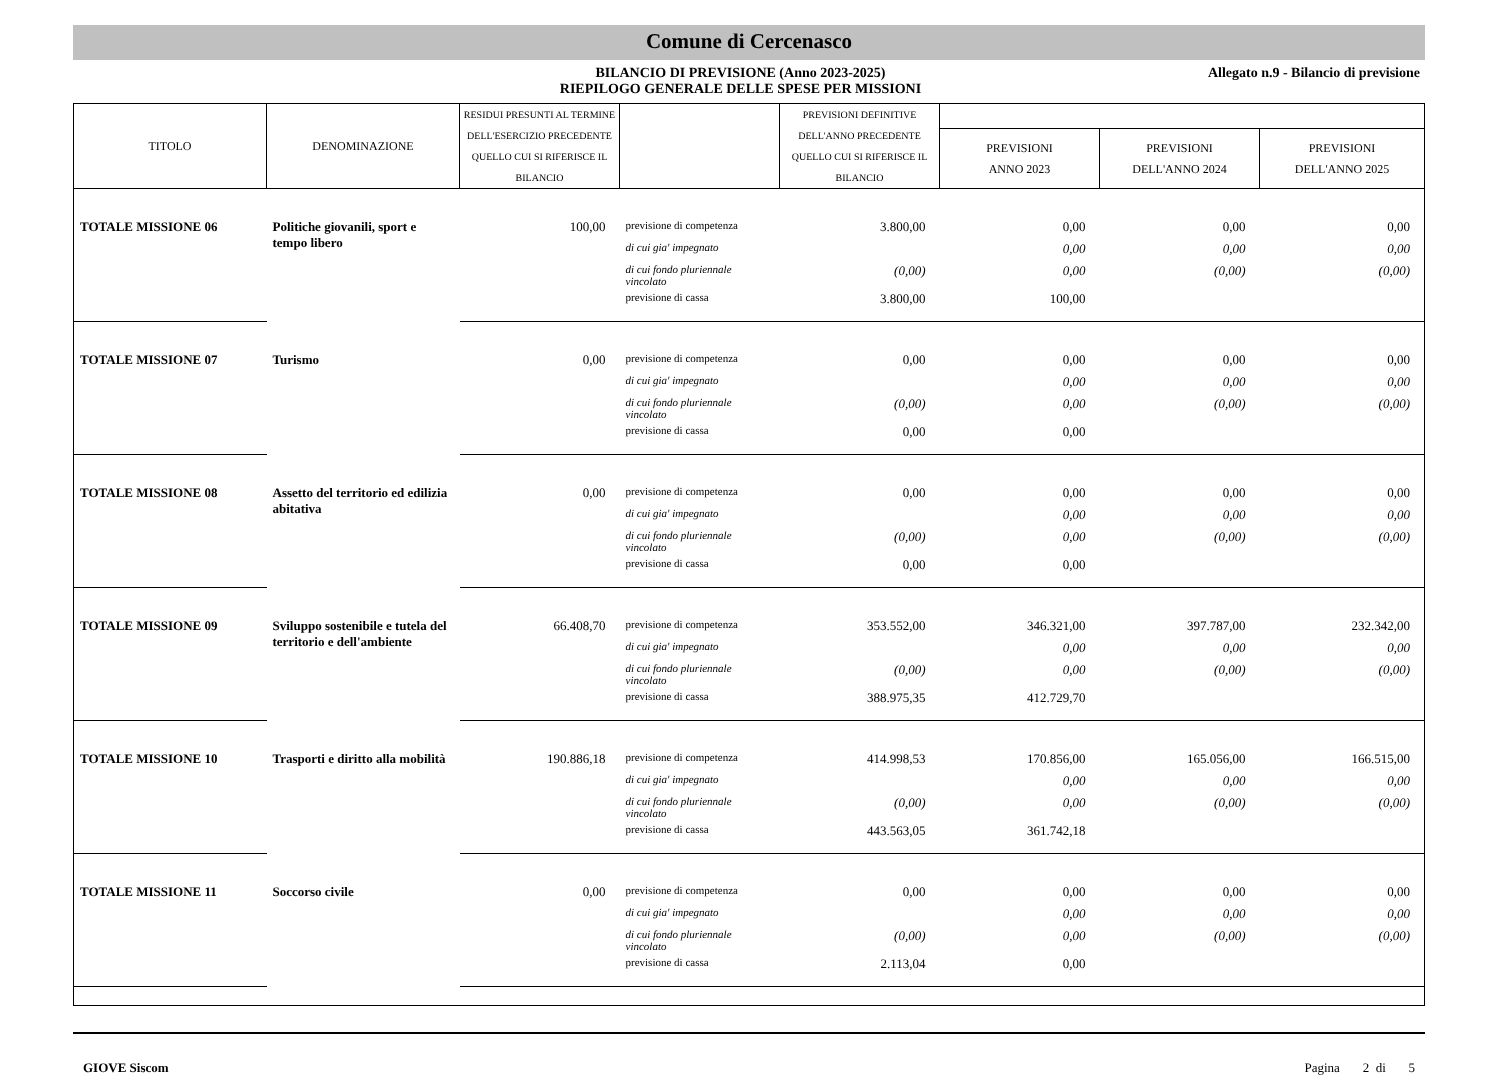Comune di Cercenasco
BILANCIO DI PREVISIONE (Anno 2023-2025)
RIEPILOGO GENERALE DELLE SPESE PER MISSIONI
Allegato n.9 - Bilancio di previsione
| TITOLO | DENOMINAZIONE | RESIDUI PRESUNTI AL TERMINE DELL'ESERCIZIO PRECEDENTE QUELLO CUI SI RIFERISCE IL BILANCIO | | PREVISIONI DEFINITIVE DELL'ANNO PRECEDENTE QUELLO CUI SI RIFERISCE IL BILANCIO | | | |
| --- | --- | --- | --- | --- | --- | --- | --- |
| | | | | | PREVISIONI ANNO 2023 | PREVISIONI DELL'ANNO 2024 | PREVISIONI DELL'ANNO 2025 |
| TOTALE MISSIONE 06 | Politiche giovanili, sport e tempo libero | 100,00 | previsione di competenza | 3.800,00 | 0,00 | 0,00 | 0,00 |
| | | | di cui gia' impegnato | | 0,00 | 0,00 | 0,00 |
| | | | di cui fondo pluriennale vincolato | (0,00) | 0,00 | (0,00) | (0,00) |
| | | | previsione di cassa | 3.800,00 | 100,00 | | |
| TOTALE MISSIONE 07 | Turismo | 0,00 | previsione di competenza | 0,00 | 0,00 | 0,00 | 0,00 |
| | | | di cui gia' impegnato | | 0,00 | 0,00 | 0,00 |
| | | | di cui fondo pluriennale vincolato | (0,00) | 0,00 | (0,00) | (0,00) |
| | | | previsione di cassa | 0,00 | 0,00 | | |
| TOTALE MISSIONE 08 | Assetto del territorio ed edilizia abitativa | 0,00 | previsione di competenza | 0,00 | 0,00 | 0,00 | 0,00 |
| | | | di cui gia' impegnato | | 0,00 | 0,00 | 0,00 |
| | | | di cui fondo pluriennale vincolato | (0,00) | 0,00 | (0,00) | (0,00) |
| | | | previsione di cassa | 0,00 | 0,00 | | |
| TOTALE MISSIONE 09 | Sviluppo sostenibile e tutela del territorio e dell'ambiente | 66.408,70 | previsione di competenza | 353.552,00 | 346.321,00 | 397.787,00 | 232.342,00 |
| | | | di cui gia' impegnato | | 0,00 | 0,00 | 0,00 |
| | | | di cui fondo pluriennale vincolato | (0,00) | 0,00 | (0,00) | (0,00) |
| | | | previsione di cassa | 388.975,35 | 412.729,70 | | |
| TOTALE MISSIONE 10 | Trasporti e diritto alla mobilità | 190.886,18 | previsione di competenza | 414.998,53 | 170.856,00 | 165.056,00 | 166.515,00 |
| | | | di cui gia' impegnato | | 0,00 | 0,00 | 0,00 |
| | | | di cui fondo pluriennale vincolato | (0,00) | 0,00 | (0,00) | (0,00) |
| | | | previsione di cassa | 443.563,05 | 361.742,18 | | |
| TOTALE MISSIONE 11 | Soccorso civile | 0,00 | previsione di competenza | 0,00 | 0,00 | 0,00 | 0,00 |
| | | | di cui gia' impegnato | | 0,00 | 0,00 | 0,00 |
| | | | di cui fondo pluriennale vincolato | (0,00) | 0,00 | (0,00) | (0,00) |
| | | | previsione di cassa | 2.113,04 | 0,00 | | |
GIOVE Siscom Pagina 2 di 5